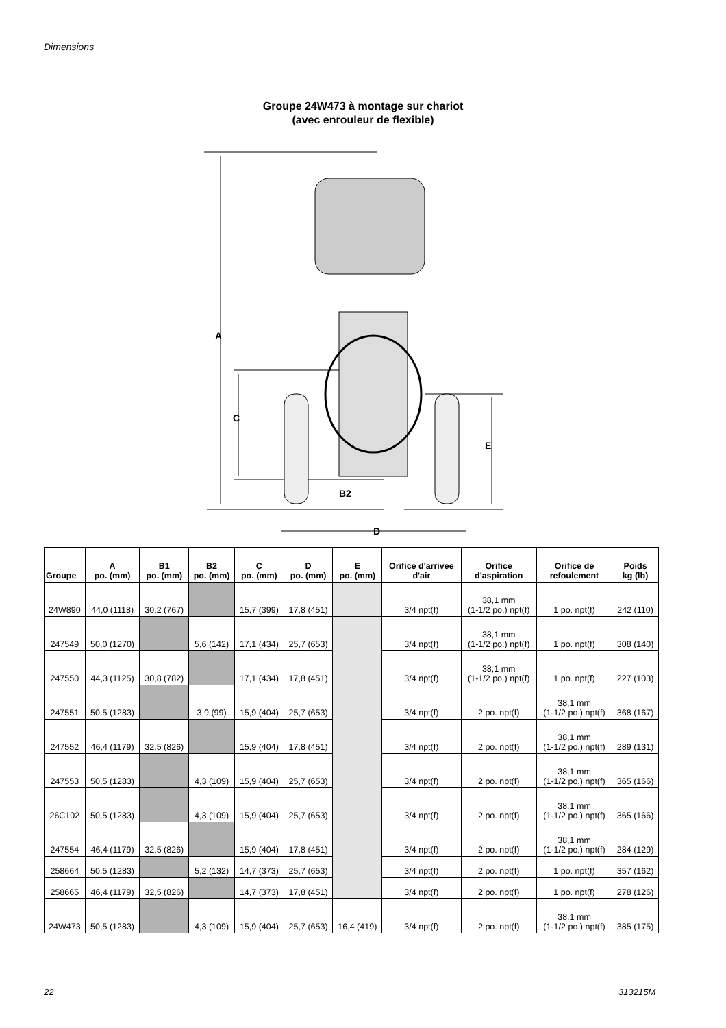Dimensions
Groupe 24W473 à montage sur chariot
(avec enrouleur de flexible)
A
C
B2
E
D
| Groupe | A po. (mm) | B1 po. (mm) | B2 po. (mm) | C po. (mm) | D po. (mm) | E po. (mm) | Orifice d'arrivee d'air | Orifice d'aspiration | Orifice de refoulement | Poids kg (lb) |
| --- | --- | --- | --- | --- | --- | --- | --- | --- | --- | --- |
| 24W890 | 44,0 (1118) | 30,2 (767) | | 15,7 (399) | 17,8 (451) | | 3/4 npt(f) | 38,1 mm (1-1/2 po.) npt(f) | 1 po. npt(f) | 242 (110) |
| 247549 | 50,0 (1270) | | 5,6 (142) | 17,1 (434) | 25,7 (653) | | 3/4 npt(f) | 38,1 mm (1-1/2 po.) npt(f) | 1 po. npt(f) | 308 (140) |
| 247550 | 44,3 (1125) | 30,8 (782) | | 17,1 (434) | 17,8 (451) | | 3/4 npt(f) | 38,1 mm (1-1/2 po.) npt(f) | 1 po. npt(f) | 227 (103) |
| 247551 | 50.5 (1283) | | 3,9 (99) | 15,9 (404) | 25,7 (653) | | 3/4 npt(f) | 2 po. npt(f) | 38,1 mm (1-1/2 po.) npt(f) | 368 (167) |
| 247552 | 46,4 (1179) | 32,5 (826) | | 15,9 (404) | 17,8 (451) | | 3/4 npt(f) | 2 po. npt(f) | 38,1 mm (1-1/2 po.) npt(f) | 289 (131) |
| 247553 | 50,5 (1283) | | 4,3 (109) | 15,9 (404) | 25,7 (653) | | 3/4 npt(f) | 2 po. npt(f) | 38,1 mm (1-1/2 po.) npt(f) | 365 (166) |
| 26C102 | 50,5 (1283) | | 4,3 (109) | 15,9 (404) | 25,7 (653) | | 3/4 npt(f) | 2 po. npt(f) | 38,1 mm (1-1/2 po.) npt(f) | 365 (166) |
| 247554 | 46,4 (1179) | 32,5 (826) | | 15,9 (404) | 17,8 (451) | | 3/4 npt(f) | 2 po. npt(f) | 38,1 mm (1-1/2 po.) npt(f) | 284 (129) |
| 258664 | 50,5 (1283) | | 5,2 (132) | 14,7 (373) | 25,7 (653) | | 3/4 npt(f) | 2 po. npt(f) | 1 po. npt(f) | 357 (162) |
| 258665 | 46,4 (1179) | 32,5 (826) | | 14,7 (373) | 17,8 (451) | | 3/4 npt(f) | 2 po. npt(f) | 1 po. npt(f) | 278 (126) |
| 24W473 | 50,5 (1283) | | 4,3 (109) | 15,9 (404) | 25,7 (653) | 16,4 (419) | 3/4 npt(f) | 2 po. npt(f) | 38,1 mm (1-1/2 po.) npt(f) | 385 (175) |
22 313215M